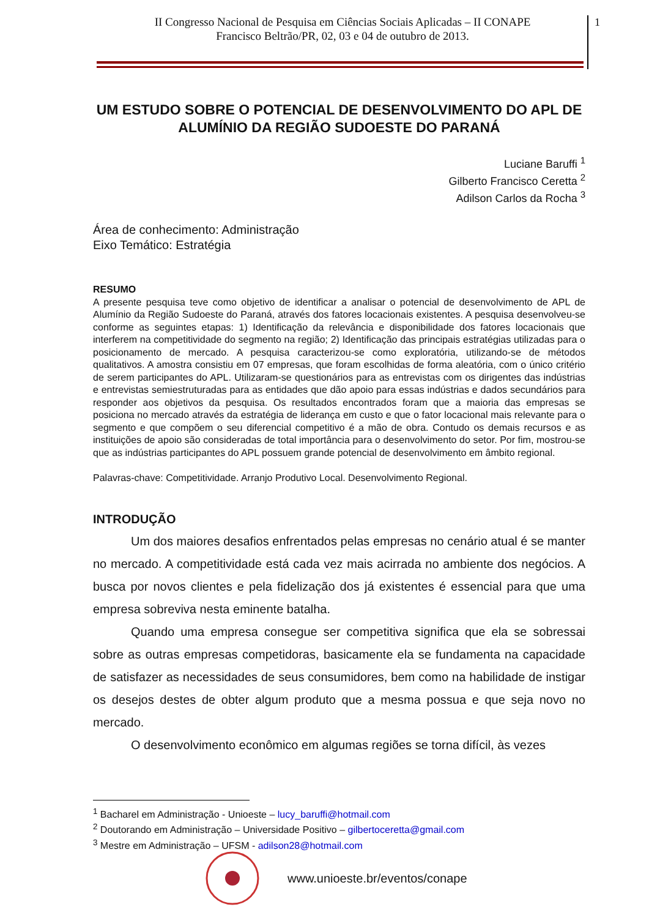II Congresso Nacional de Pesquisa em Ciências Sociais Aplicadas – II CONAPE
Francisco Beltrão/PR, 02, 03 e 04 de outubro de 2013.
1
UM ESTUDO SOBRE O POTENCIAL DE DESENVOLVIMENTO DO APL DE ALUMÍNIO DA REGIÃO SUDOESTE DO PARANÁ
Luciane Baruffi <sup>1</sup>
Gilberto Francisco Ceretta <sup>2</sup>
Adilson Carlos da Rocha <sup>3</sup>
Área de conhecimento: Administração
Eixo Temático: Estratégia
RESUMO
A presente pesquisa teve como objetivo de identificar a analisar o potencial de desenvolvimento de APL de Alumínio da Região Sudoeste do Paraná, através dos fatores locacionais existentes. A pesquisa desenvolveu-se conforme as seguintes etapas: 1) Identificação da relevância e disponibilidade dos fatores locacionais que interferem na competitividade do segmento na região; 2) Identificação das principais estratégias utilizadas para o posicionamento de mercado. A pesquisa caracterizou-se como exploratória, utilizando-se de métodos qualitativos. A amostra consistiu em 07 empresas, que foram escolhidas de forma aleatória, com o único critério de serem participantes do APL. Utilizaram-se questionários para as entrevistas com os dirigentes das indústrias e entrevistas semiestruturadas para as entidades que dão apoio para essas indústrias e dados secundários para responder aos objetivos da pesquisa. Os resultados encontrados foram que a maioria das empresas se posiciona no mercado através da estratégia de liderança em custo e que o fator locacional mais relevante para o segmento e que compõem o seu diferencial competitivo é a mão de obra. Contudo os demais recursos e as instituições de apoio são consideradas de total importância para o desenvolvimento do setor. Por fim, mostrou-se que as indústrias participantes do APL possuem grande potencial de desenvolvimento em âmbito regional.
Palavras-chave: Competitividade. Arranjo Produtivo Local. Desenvolvimento Regional.
INTRODUÇÃO
Um dos maiores desafios enfrentados pelas empresas no cenário atual é se manter no mercado. A competitividade está cada vez mais acirrada no ambiente dos negócios. A busca por novos clientes e pela fidelização dos já existentes é essencial para que uma empresa sobreviva nesta eminente batalha.
Quando uma empresa consegue ser competitiva significa que ela se sobressai sobre as outras empresas competidoras, basicamente ela se fundamenta na capacidade de satisfazer as necessidades de seus consumidores, bem como na habilidade de instigar os desejos destes de obter algum produto que a mesma possua e que seja novo no mercado.
O desenvolvimento econômico em algumas regiões se torna difícil, às vezes
<sup>1</sup> Bacharel em Administração - Unioeste – lucy_baruffi@hotmail.com
<sup>2</sup> Doutorando em Administração – Universidade Positivo – gilbertoceretta@gmail.com
<sup>3</sup> Mestre em Administração – UFSM - adilson28@hotmail.com
www.unioeste.br/eventos/conape